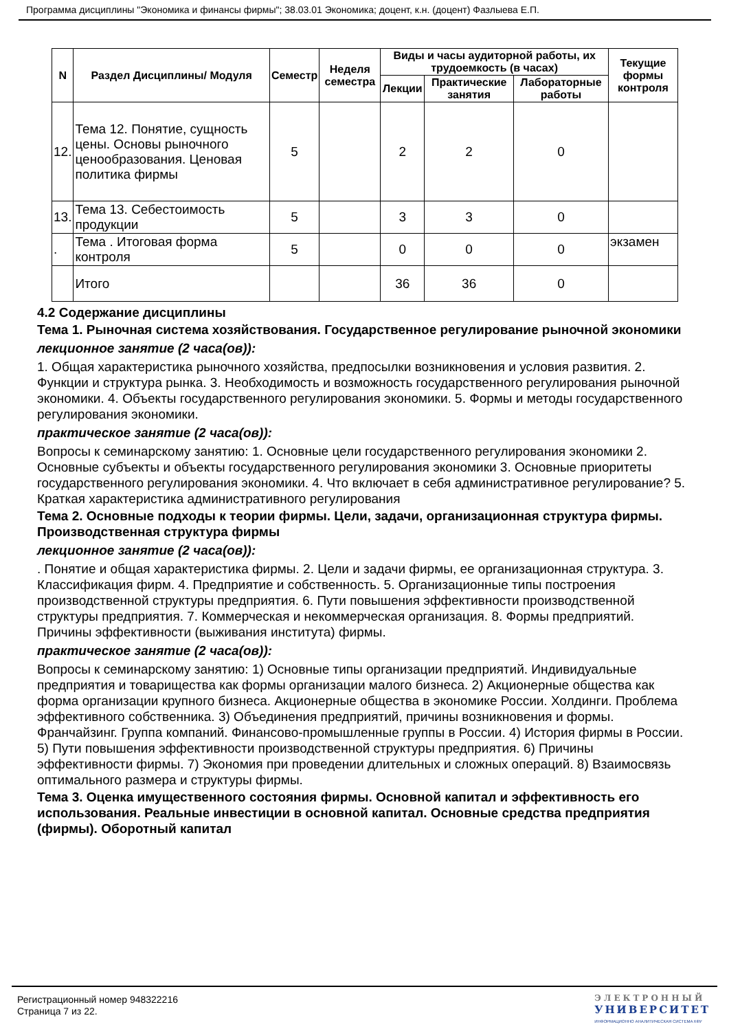Программа дисциплины "Экономика и финансы фирмы"; 38.03.01 Экономика; доцент, к.н. (доцент) Фазлыева Е.П.
| N | Раздел Дисциплины/ Модуля | Семестр | Неделя семестра | Виды и часы аудиторной работы, их трудоемкость (в часах) | | | Текущие формы контроля |
| --- | --- | --- | --- | --- | --- | --- | --- |
| | | | | Лекции | Практические занятия | Лабораторные работы | |
| 12. | Тема 12. Понятие, сущность цены. Основы рыночного ценообразования. Ценовая политика фирмы | 5 | | 2 | 2 | 0 | |
| 13. | Тема 13. Себестоимость продукции | 5 | | 3 | 3 | 0 | |
| . | Тема . Итоговая форма контроля | 5 | | 0 | 0 | 0 | экзамен |
| | Итого | | | 36 | 36 | 0 | |
4.2 Содержание дисциплины
Тема 1. Рыночная система хозяйствования. Государственное регулирование рыночной экономики
лекционное занятие (2 часа(ов)):
1. Общая характеристика рыночного хозяйства, предпосылки возникновения и условия развития. 2. Функции и структура рынка. 3. Необходимость и возможность государственного регулирования рыночной экономики. 4. Объекты государственного регулирования экономики. 5. Формы и методы государственного регулирования экономики.
практическое занятие (2 часа(ов)):
Вопросы к семинарскому занятию: 1. Основные цели государственного регулирования экономики 2. Основные субъекты и объекты государственного регулирования экономики 3. Основные приоритеты государственного регулирования экономики. 4. Что включает в себя административное регулирование? 5. Краткая характеристика административного регулирования
Тема 2. Основные подходы к теории фирмы. Цели, задачи, организационная структура фирмы. Производственная структура фирмы
лекционное занятие (2 часа(ов)):
. Понятие и общая характеристика фирмы. 2. Цели и задачи фирмы, ее организационная структура. 3. Классификация фирм. 4. Предприятие и собственность. 5. Организационные типы построения производственной структуры предприятия. 6. Пути повышения эффективности производственной структуры предприятия. 7. Коммерческая и некоммерческая организация. 8. Формы предприятий. Причины эффективности (выживания института) фирмы.
практическое занятие (2 часа(ов)):
Вопросы к семинарскому занятию: 1) Основные типы организации предприятий. Индивидуальные предприятия и товарищества как формы организации малого бизнеса. 2) Акционерные общества как форма организации крупного бизнеса. Акционерные общества в экономике России. Холдинги. Проблема эффективного собственника. 3) Объединения предприятий, причины возникновения и формы. Франчайзинг. Группа компаний. Финансово-промышленные группы в России. 4) История фирмы в России. 5) Пути повышения эффективности производственной структуры предприятия. 6) Причины эффективности фирмы. 7) Экономия при проведении длительных и сложных операций. 8) Взаимосвязь оптимального размера и структуры фирмы.
Тема 3. Оценка имущественного состояния фирмы. Основной капитал и эффективность его использования. Реальные инвестиции в основной капитал. Основные средства предприятия (фирмы). Оборотный капитал
Регистрационный номер 948322216
Страница 7 из 22.
ЭЛЕКТРОННЫЙ
УНИВЕРСИТЕТ
ИНФОРМАЦИОННО АНАЛИТИЧЕСКАЯ СИСТЕМА КФУ